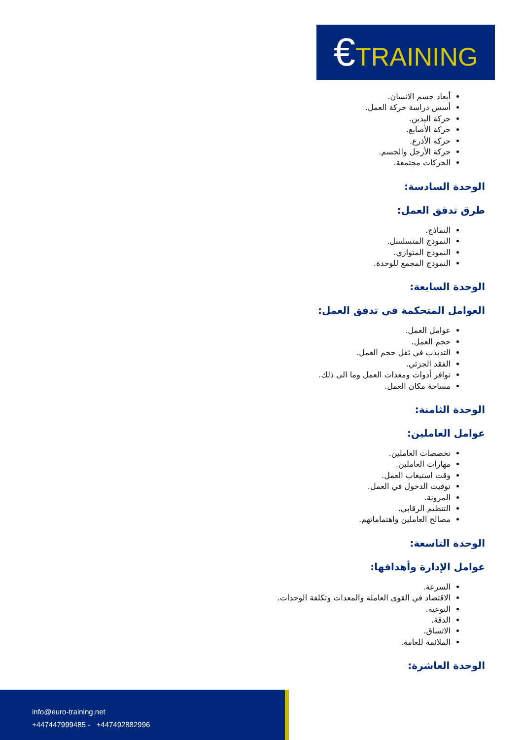€TRAINING
أبعاد جسم الانسان.
أسس دراسة حركة العمل.
حركة اليدين.
حركة الأصابع.
حركة الأذرع.
حركة الأرجل والجسم.
الحركات مجتمعة.
الوحدة السادسة:
طرق تدفق العمل:
النماذج.
النموذج المتسلسل.
النموذج المتوازي.
النموذج المجمع للوحدة.
الوحدة السابعة:
العوامل المتحكمة في تدفق العمل:
عوامل العمل.
حجم العمل.
التذبذب في ثقل حجم العمل.
الفقد الجزئي.
توافر أدوات ومعدات العمل وما الى ذلك.
مساحة مكان العمل.
الوحدة الثامنة:
عوامل العاملين:
تخصصات العاملين.
مهارات العاملين.
وقت استيعاب العمل.
توقيت الدخول في العمل.
المرونة.
التنظيم الرقابي.
مصالح العاملين واهتماماتهم.
الوحدة التاسعة:
عوامل الإدارة وأهدافها:
السرعة.
الاقتصاد في القوى العاملة والمعدات وتكلفة الوحدات.
النوعية.
الدقة.
الاتساق.
الملائمة للعامة.
الوحدة العاشرة:
info@euro-training.net
+447447999485 - +447492882996